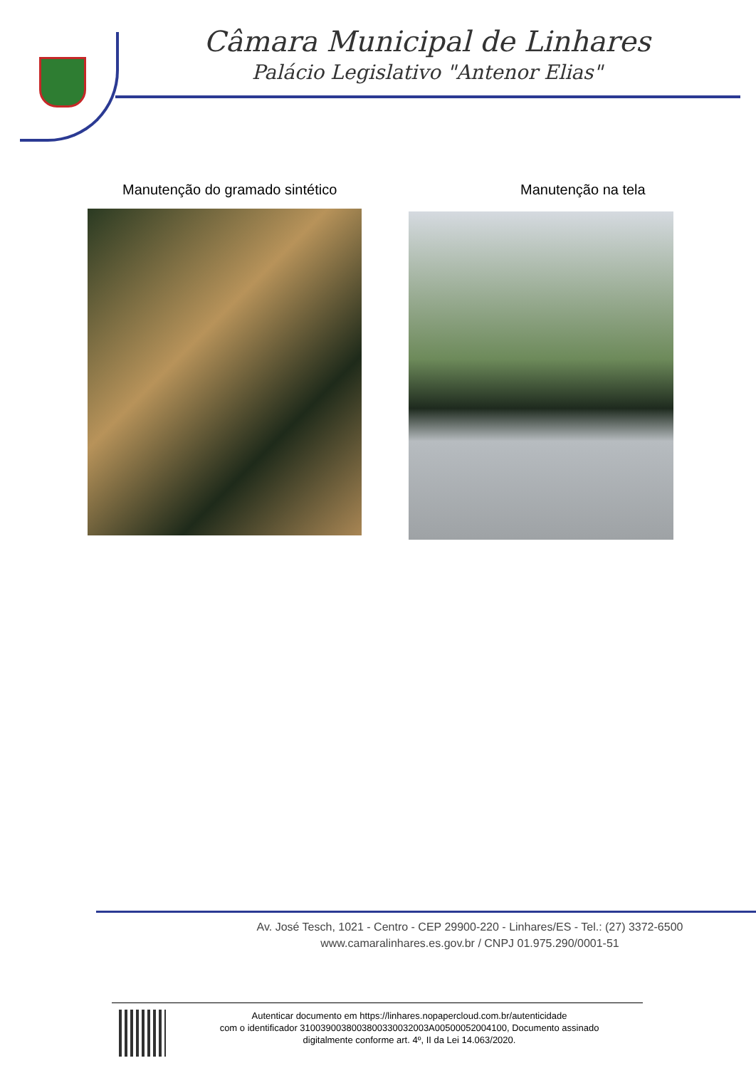Câmara Municipal de Linhares
Palácio Legislativo "Antenor Elias"
Manutenção do gramado sintético Manutenção na tela
Av. José Tesch, 1021 - Centro - CEP 29900-220 - Linhares/ES - Tel.: (27) 3372-6500
www.camaralinhares.es.gov.br / CNPJ 01.975.290/0001-51
Autenticar documento em https://linhares.nopapercloud.com.br/autenticidade
com o identificador 3100390038003800330032003A00500052004100, Documento assinado
digitalmente conforme art. 4º, II da Lei 14.063/2020.